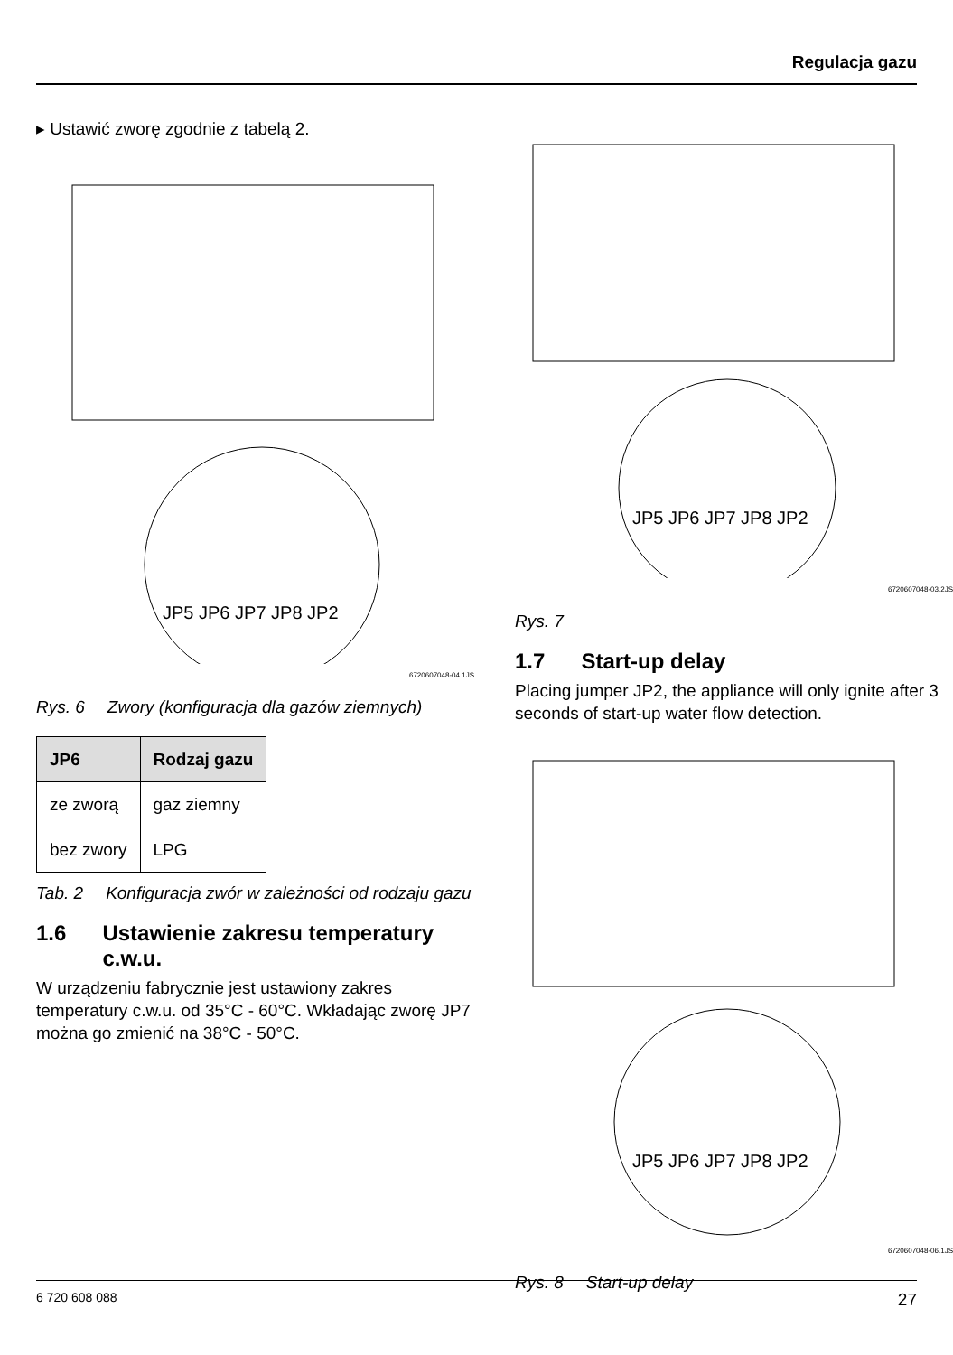Regulacja gazu
▸ Ustawić zworę zgodnie z tabelą 2.
JP5 JP6 JP7 JP8 JP2
6720607048-04.1JS
Rys. 6 Zwory (konfiguracja dla gazów ziemnych)
| JP6 | Rodzaj gazu |
| --- | --- |
| ze zworą | gaz ziemny |
| bez zwory | LPG |
Tab. 2 Konfiguracja zwór w zależności od rodzaju gazu
1.6 Ustawienie zakresu temperatury c.w.u.
W urządzeniu fabrycznie jest ustawiony zakres temperatury c.w.u. od 35°C - 60°C. Wkładając zworę JP7 można go zmienić na 38°C - 50°C.
JP5 JP6 JP7 JP8 JP2
6720607048-03.2JS
Rys. 7
1.7 Start-up delay
Placing jumper JP2, the appliance will only ignite after 3 seconds of start-up water flow detection.
JP5 JP6 JP7 JP8 JP2
6720607048-06.1JS
Rys. 8 Start-up delay
6 720 608 088 27